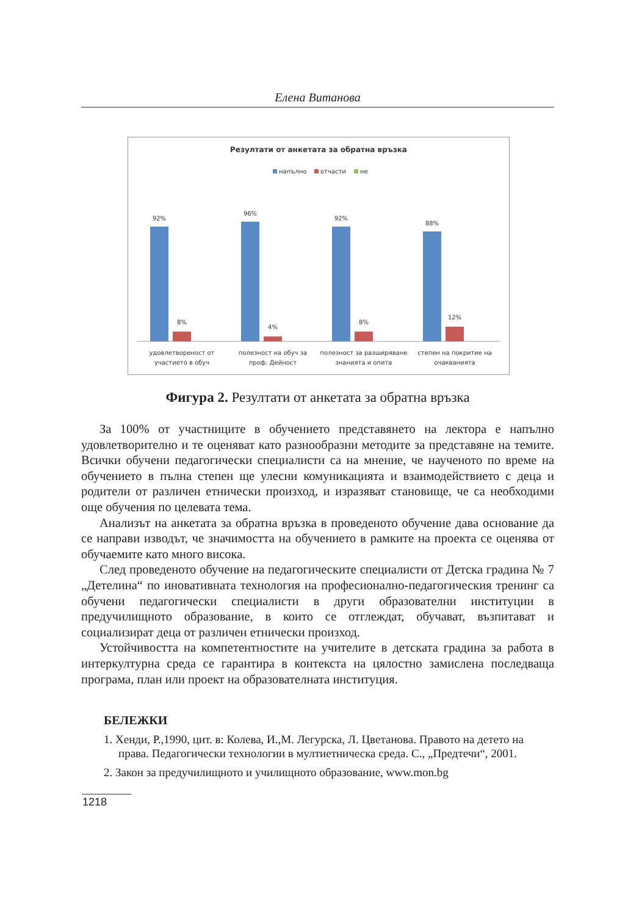Елена Витанова
Резултати от анкетата за обратна връзка
напълно
отчасти
не
92%
8%
96%
4%
92%
8%
88%
12%
удовлетвореност от
участието в обуч
полезност на обуч за
проф. Дейност
полезност за разширяване
знанията и опита
степен на покритие на
очакванията
Фигура 2. Резултати от анкетата за обратна връзка
За 100% от участниците в обучението представянето на лектора е напълно удовлетворително и те оценяват като разнообразни методите за представяне на темите. Всички обучени педагогически специалисти са на мнение, че наученото по време на обучението в пълна степен ще улесни комуникацията и взаимодействието с деца и родители от различен етнически произход, и изразяват становище, че са необходими още обучения по целевата тема.
Анализът на анкетата за обратна връзка в проведеното обучение дава основание да се направи изводът, че значимостта на обучението в рамките на проекта се оценява от обучаемите като много висока.
След проведеното обучение на педагогическите специалисти от Детска градина № 7 „Детелина“ по иновативната технология на професионално-педагогическия тренинг са обучени педагогически специалисти в други образователни институции в предучилищното образование, в които се отглеждат, обучават, възпитават и социализират деца от различен етнически произход.
Устойчивостта на компетентностите на учителите в детската градина за работа в интеркултурна среда се гарантира в контекста на цялостно замислена последваща програма, план или проект на образователната институция.
БЕЛЕЖКИ
1. Хенди, Р.,1990, цит. в: Колева, И.,М. Легурска, Л. Цветанова. Правото на детето на права. Педагогически технологии в мултиетническа среда. С., „Предтечи“, 2001.
2. Закон за предучилищното и училищното образование, www.mon.bg
1218